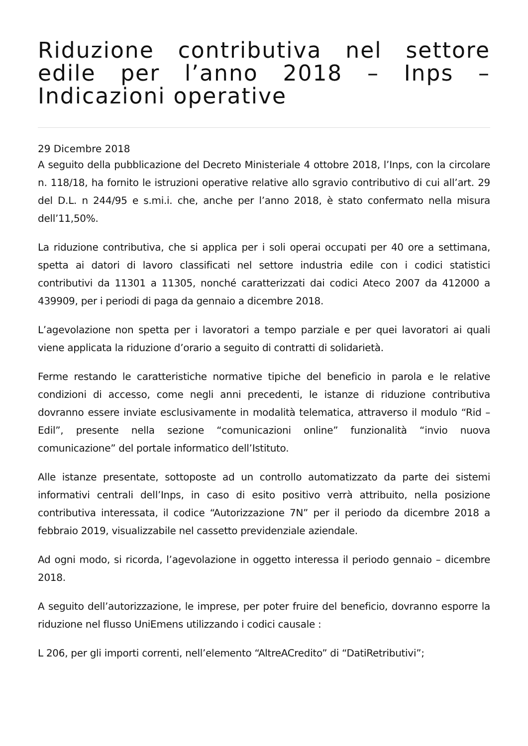Riduzione contributiva nel settore edile per l’anno 2018 – Inps – Indicazioni operative
29 Dicembre 2018
A seguito della pubblicazione del Decreto Ministeriale 4 ottobre 2018, l’Inps, con la circolare n. 118/18, ha fornito le istruzioni operative relative allo sgravio contributivo di cui all’art. 29 del D.L. n 244/95 e s.mi.i. che, anche per l’anno 2018, è stato confermato nella misura dell’11,50%.
La riduzione contributiva, che si applica per i soli operai occupati per 40 ore a settimana, spetta ai datori di lavoro classificati nel settore industria edile con i codici statistici contributivi da 11301 a 11305, nonché caratterizzati dai codici Ateco 2007 da 412000 a 439909, per i periodi di paga da gennaio a dicembre 2018.
L’agevolazione non spetta per i lavoratori a tempo parziale e per quei lavoratori ai quali viene applicata la riduzione d’orario a seguito di contratti di solidarietà.
Ferme restando le caratteristiche normative tipiche del beneficio in parola e le relative condizioni di accesso, come negli anni precedenti, le istanze di riduzione contributiva dovranno essere inviate esclusivamente in modalità telematica, attraverso il modulo “Rid – Edil”, presente nella sezione “comunicazioni online” funzionalità “invio nuova comunicazione” del portale informatico dell’Istituto.
Alle istanze presentate, sottoposte ad un controllo automatizzato da parte dei sistemi informativi centrali dell’Inps, in caso di esito positivo verrà attribuito, nella posizione contributiva interessata, il codice “Autorizzazione 7N” per il periodo da dicembre 2018 a febbraio 2019, visualizzabile nel cassetto previdenziale aziendale.
Ad ogni modo, si ricorda, l’agevolazione in oggetto interessa il periodo gennaio – dicembre 2018.
A seguito dell’autorizzazione, le imprese, per poter fruire del beneficio, dovranno esporre la riduzione nel flusso UniEmens utilizzando i codici causale :
L 206, per gli importi correnti, nell’elemento “AltreACredito” di “DatiRetributivi”;